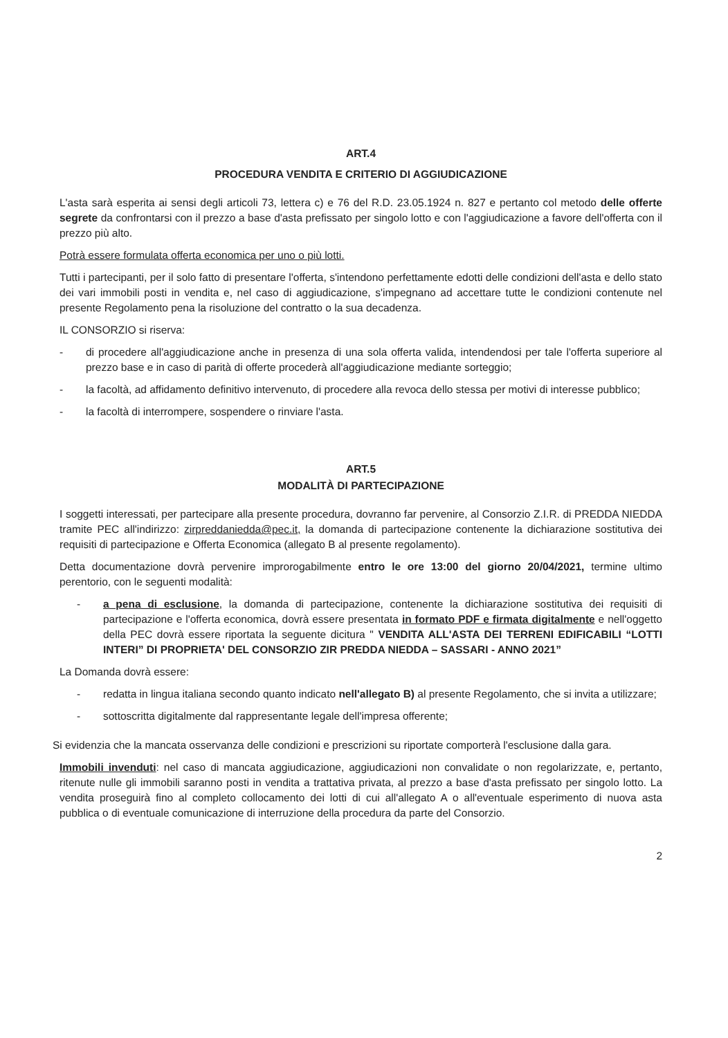ART.4
PROCEDURA VENDITA E CRITERIO DI AGGIUDICAZIONE
L'asta sarà esperita ai sensi degli articoli 73, lettera c) e 76 del R.D. 23.05.1924 n. 827 e pertanto col metodo delle offerte segrete da confrontarsi con il prezzo a base d'asta prefissato per singolo lotto e con l'aggiudicazione a favore dell'offerta con il prezzo più alto.
Potrà essere formulata offerta economica per uno o più lotti.
Tutti i partecipanti, per il solo fatto di presentare l'offerta, s'intendono perfettamente edotti delle condizioni dell'asta e dello stato dei vari immobili posti in vendita e, nel caso di aggiudicazione, s'impegnano ad accettare tutte le condizioni contenute nel presente Regolamento pena la risoluzione del contratto o la sua decadenza.
IL CONSORZIO si riserva:
- di procedere all'aggiudicazione anche in presenza di una sola offerta valida, intendendosi per tale l'offerta superiore al prezzo base e in caso di parità di offerte procederà all'aggiudicazione mediante sorteggio;
- la facoltà, ad affidamento definitivo intervenuto, di procedere alla revoca dello stessa per motivi di interesse pubblico;
- la facoltà di interrompere, sospendere o rinviare l'asta.
ART.5
MODALITÀ DI PARTECIPAZIONE
I soggetti interessati, per partecipare alla presente procedura, dovranno far pervenire, al Consorzio Z.I.R. di PREDDA NIEDDA tramite PEC all'indirizzo: zirpreddaniedda@pec.it, la domanda di partecipazione contenente la dichiarazione sostitutiva dei requisiti di partecipazione e Offerta Economica (allegato B al presente regolamento).
Detta documentazione dovrà pervenire improrogabilmente entro le ore 13:00 del giorno 20/04/2021, termine ultimo perentorio, con le seguenti modalità:
- a pena di esclusione, la domanda di partecipazione, contenente la dichiarazione sostitutiva dei requisiti di partecipazione e l'offerta economica, dovrà essere presentata in formato PDF e firmata digitalmente e nell'oggetto della PEC dovrà essere riportata la seguente dicitura " VENDITA ALL'ASTA DEI TERRENI EDIFICABILI “LOTTI INTERI” DI PROPRIETA' DEL CONSORZIO ZIR PREDDA NIEDDA – SASSARI - ANNO 2021”
La Domanda dovrà essere:
- redatta in lingua italiana secondo quanto indicato nell'allegato B) al presente Regolamento, che si invita a utilizzare;
- sottoscritta digitalmente dal rappresentante legale dell'impresa offerente;
Si evidenzia che la mancata osservanza delle condizioni e prescrizioni su riportate comporterà l'esclusione dalla gara.
Immobili invenduti: nel caso di mancata aggiudicazione, aggiudicazioni non convalidate o non regolarizzate, e, pertanto, ritenute nulle gli immobili saranno posti in vendita a trattativa privata, al prezzo a base d'asta prefissato per singolo lotto. La vendita proseguirà fino al completo collocamento dei lotti di cui all'allegato A o all'eventuale esperimento di nuova asta pubblica o di eventuale comunicazione di interruzione della procedura da parte del Consorzio.
2